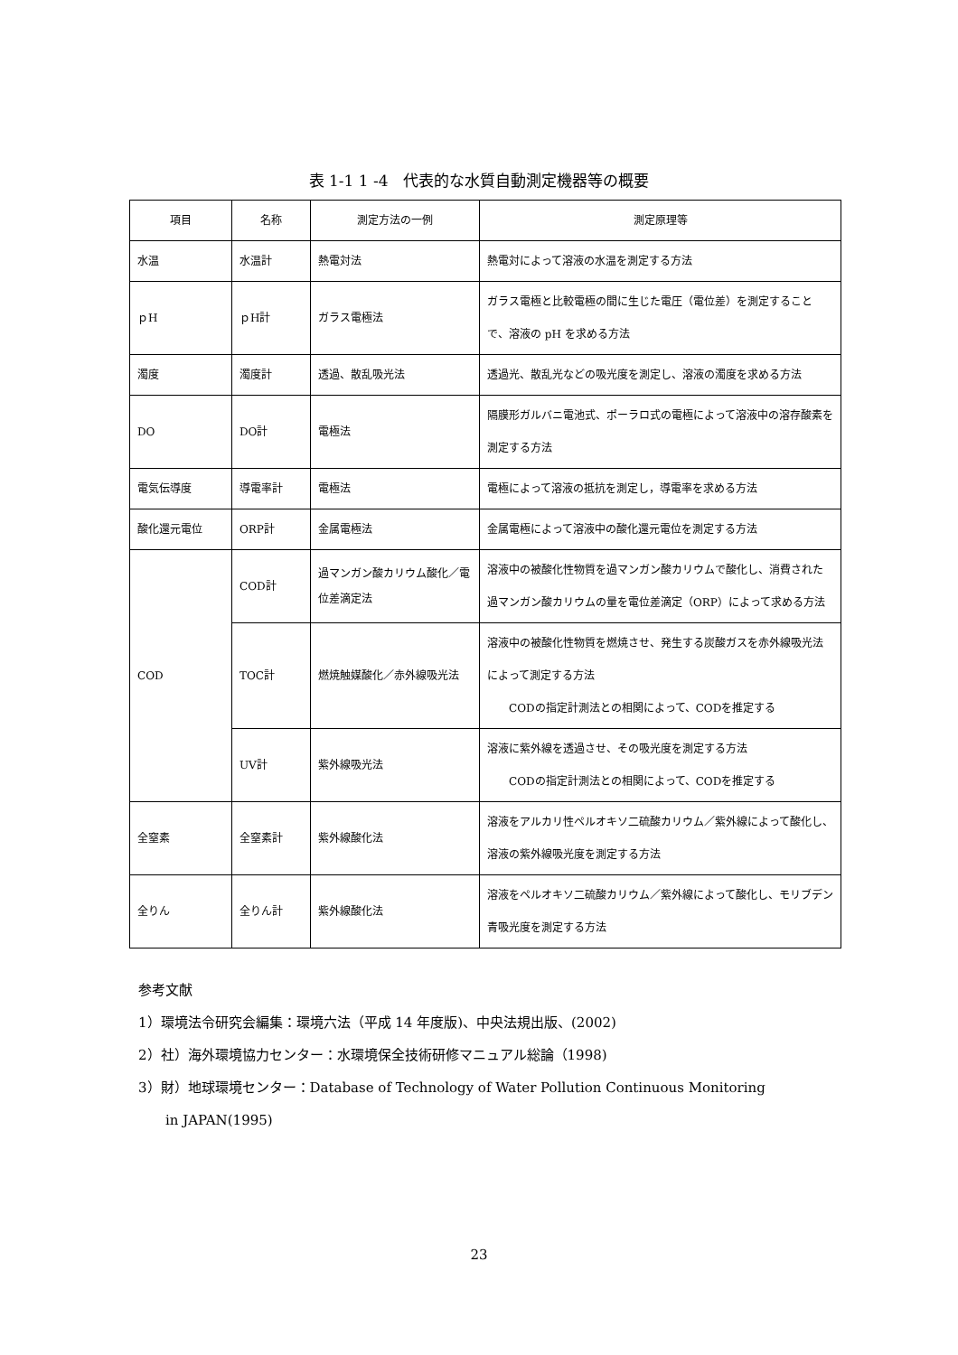表 1-1 1 -4　代表的な水質自動測定機器等の概要
| 項目 | 名称 | 測定方法の一例 | 測定原理等 |
| --- | --- | --- | --- |
| 水温 | 水温計 | 熱電対法 | 熱電対によって溶液の水温を測定する方法 |
| ｐH | ｐH計 | ガラス電極法 | ガラス電極と比較電極の間に生じた電圧（電位差）を測定することで、溶液の pH を求める方法 |
| 濁度 | 濁度計 | 透過、散乱吸光法 | 透過光、散乱光などの吸光度を測定し、溶液の濁度を求める方法 |
| DO | DO計 | 電極法 | 隔膜形ガルバニ電池式、ポーラロ式の電極によって溶液中の溶存酸素を測定する方法 |
| 電気伝導度 | 導電率計 | 電極法 | 電極によって溶液の抵抗を測定し，導電率を求める方法 |
| 酸化還元電位 | ORP計 | 金属電極法 | 金属電極によって溶液中の酸化還元電位を測定する方法 |
| COD | COD計 | 過マンガン酸カリウム酸化／電位差滴定法 | 溶液中の被酸化性物質を過マンガン酸カリウムで酸化し、消費された過マンガン酸カリウムの量を電位差滴定（ORP）によって求める方法 |
| | TOC計 | 燃焼触媒酸化／赤外線吸光法 | 溶液中の被酸化性物質を燃焼させ、発生する炭酸ガスを赤外線吸光法によって測定する方法 CODの指定計測法との相関によって、CODを推定する |
| | UV計 | 紫外線吸光法 | 溶液に紫外線を透過させ、その吸光度を測定する方法 CODの指定計測法との相関によって、CODを推定する |
| 全窒素 | 全窒素計 | 紫外線酸化法 | 溶液をアルカリ性ペルオキソ二硫酸カリウム／紫外線によって酸化し、溶液の紫外線吸光度を測定する方法 |
| 全りん | 全りん計 | 紫外線酸化法 | 溶液をペルオキソ二硫酸カリウム／紫外線によって酸化し、モリブデン青吸光度を測定する方法 |
参考文献
1）環境法令研究会編集：環境六法（平成 14 年度版)、中央法規出版、(2002)
2）社）海外環境協力センター：水環境保全技術研修マニュアル総論（1998)
3）財）地球環境センター：Database of Technology of Water Pollution Continuous Monitoring
　　in JAPAN(1995)
23